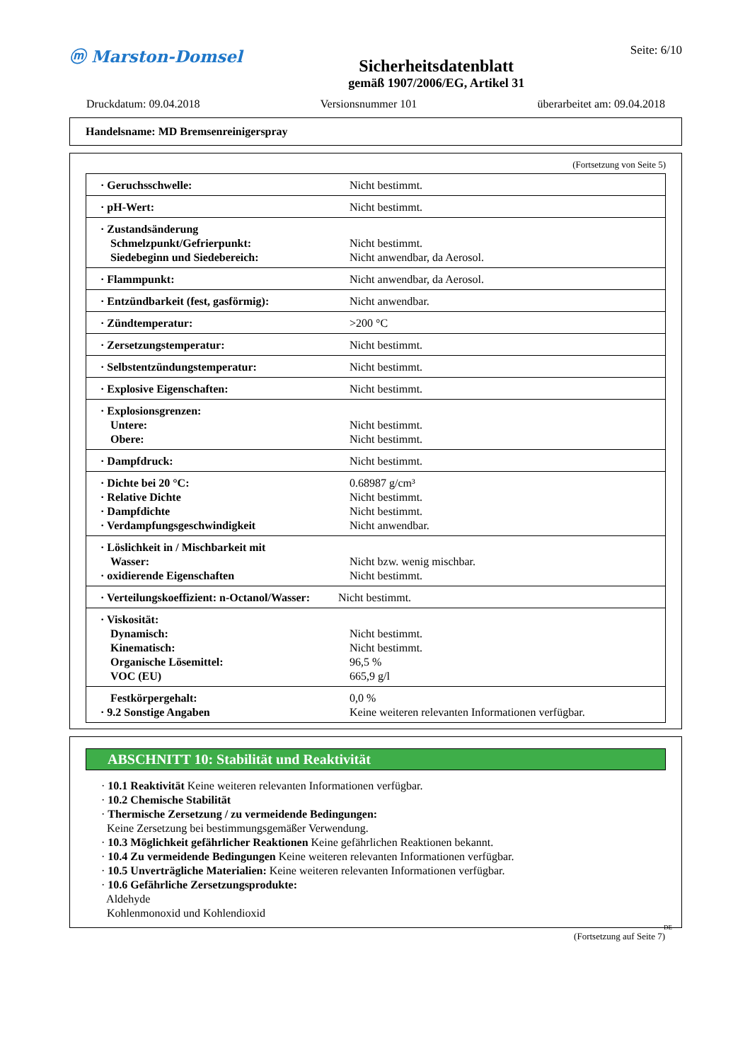ⓜ Marston-Domsel
Sicherheitsdatenblatt
gemäß 1907/2006/EG, Artikel 31
Seite: 6/10
Druckdatum: 09.04.2018 Versionsnummer 101 überarbeitet am: 09.04.2018
Handelsname: MD Bremsenreinigerspray
(Fortsetzung von Seite 5)
| · Geruchsschwelle: | Nicht bestimmt. |
| · pH-Wert: | Nicht bestimmt. |
| · Zustandsänderung Schmelzpunkt/Gefrierpunkt: Siedebeginn und Siedebereich: | Nicht bestimmt. Nicht anwendbar, da Aerosol. |
| · Flammpunkt: | Nicht anwendbar, da Aerosol. |
| · Entzündbarkeit (fest, gasförmig): | Nicht anwendbar. |
| · Zündtemperatur: | >200 °C |
| · Zersetzungstemperatur: | Nicht bestimmt. |
| · Selbstentzündungstemperatur: | Nicht bestimmt. |
| · Explosive Eigenschaften: | Nicht bestimmt. |
| · Explosionsgrenzen: Untere: Obere: | Nicht bestimmt. Nicht bestimmt. |
| · Dampfdruck: | Nicht bestimmt. |
| · Dichte bei 20 °C: · Relative Dichte · Dampfdichte · Verdampfungsgeschwindigkeit | 0.68987 g/cm³ Nicht bestimmt. Nicht bestimmt. Nicht anwendbar. |
| · Löslichkeit in / Mischbarkeit mit Wasser: · oxidierende Eigenschaften | Nicht bzw. wenig mischbar. Nicht bestimmt. |
| · Verteilungskoeffizient: n-Octanol/Wasser: | Nicht bestimmt. |
| · Viskosität: Dynamisch: Kinematisch: Organische Lösemittel: VOC (EU) | Nicht bestimmt. Nicht bestimmt. 96,5 % 665,9 g/l |
| Festkörpergehalt: · 9.2 Sonstige Angaben | 0,0 % Keine weiteren relevanten Informationen verfügbar. |
ABSCHNITT 10: Stabilität und Reaktivität
· 10.1 Reaktivität Keine weiteren relevanten Informationen verfügbar.
· 10.2 Chemische Stabilität
· Thermische Zersetzung / zu vermeidende Bedingungen:
Keine Zersetzung bei bestimmungsgemäßer Verwendung.
· 10.3 Möglichkeit gefährlicher Reaktionen Keine gefährlichen Reaktionen bekannt.
· 10.4 Zu vermeidende Bedingungen Keine weiteren relevanten Informationen verfügbar.
· 10.5 Unverträgliche Materialien: Keine weiteren relevanten Informationen verfügbar.
· 10.6 Gefährliche Zersetzungsprodukte:
Aldehyde
Kohlenmonoxid und Kohlendioxid
DE
(Fortsetzung auf Seite 7)